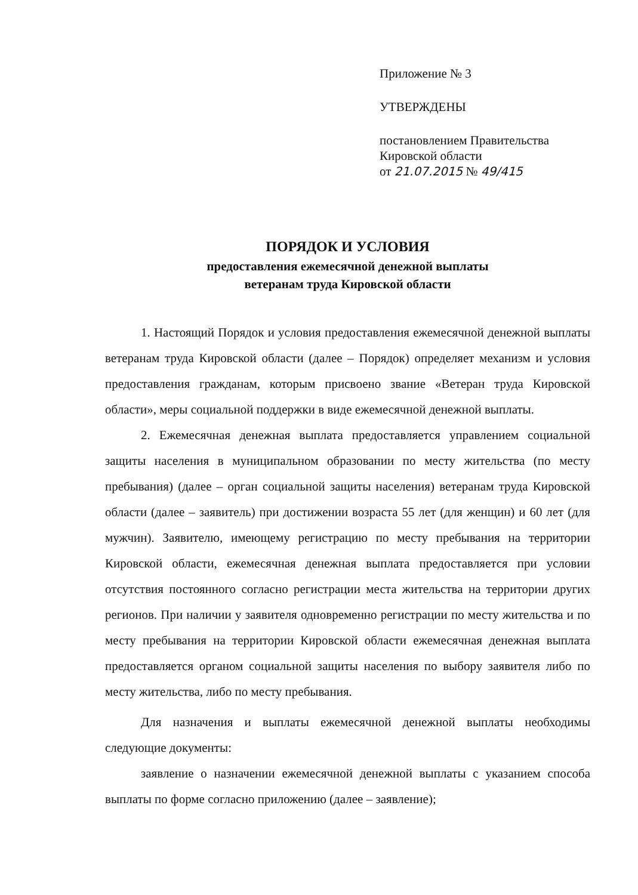Приложение № 3
УТВЕРЖДЕНЫ
постановлением Правительства
Кировской области
от 21.07.2015 № 49/415
ПОРЯДОК И УСЛОВИЯ
предоставления ежемесячной денежной выплаты
ветеранам труда Кировской области
1. Настоящий Порядок и условия предоставления ежемесячной денежной выплаты ветеранам труда Кировской области (далее – Порядок) определяет механизм и условия предоставления гражданам, которым присвоено звание «Ветеран труда Кировской области», меры социальной поддержки в виде ежемесячной денежной выплаты.
2. Ежемесячная денежная выплата предоставляется управлением социальной защиты населения в муниципальном образовании по месту жительства (по месту пребывания) (далее – орган социальной защиты населения) ветеранам труда Кировской области (далее – заявитель) при достижении возраста 55 лет (для женщин) и 60 лет (для мужчин). Заявителю, имеющему регистрацию по месту пребывания на территории Кировской области, ежемесячная денежная выплата предоставляется при условии отсутствия постоянного согласно регистрации места жительства на территории других регионов. При наличии у заявителя одновременно регистрации по месту жительства и по месту пребывания на территории Кировской области ежемесячная денежная выплата предоставляется органом социальной защиты населения по выбору заявителя либо по месту жительства, либо по месту пребывания.
Для назначения и выплаты ежемесячной денежной выплаты необходимы следующие документы:
заявление о назначении ежемесячной денежной выплаты с указанием способа выплаты по форме согласно приложению (далее – заявление);